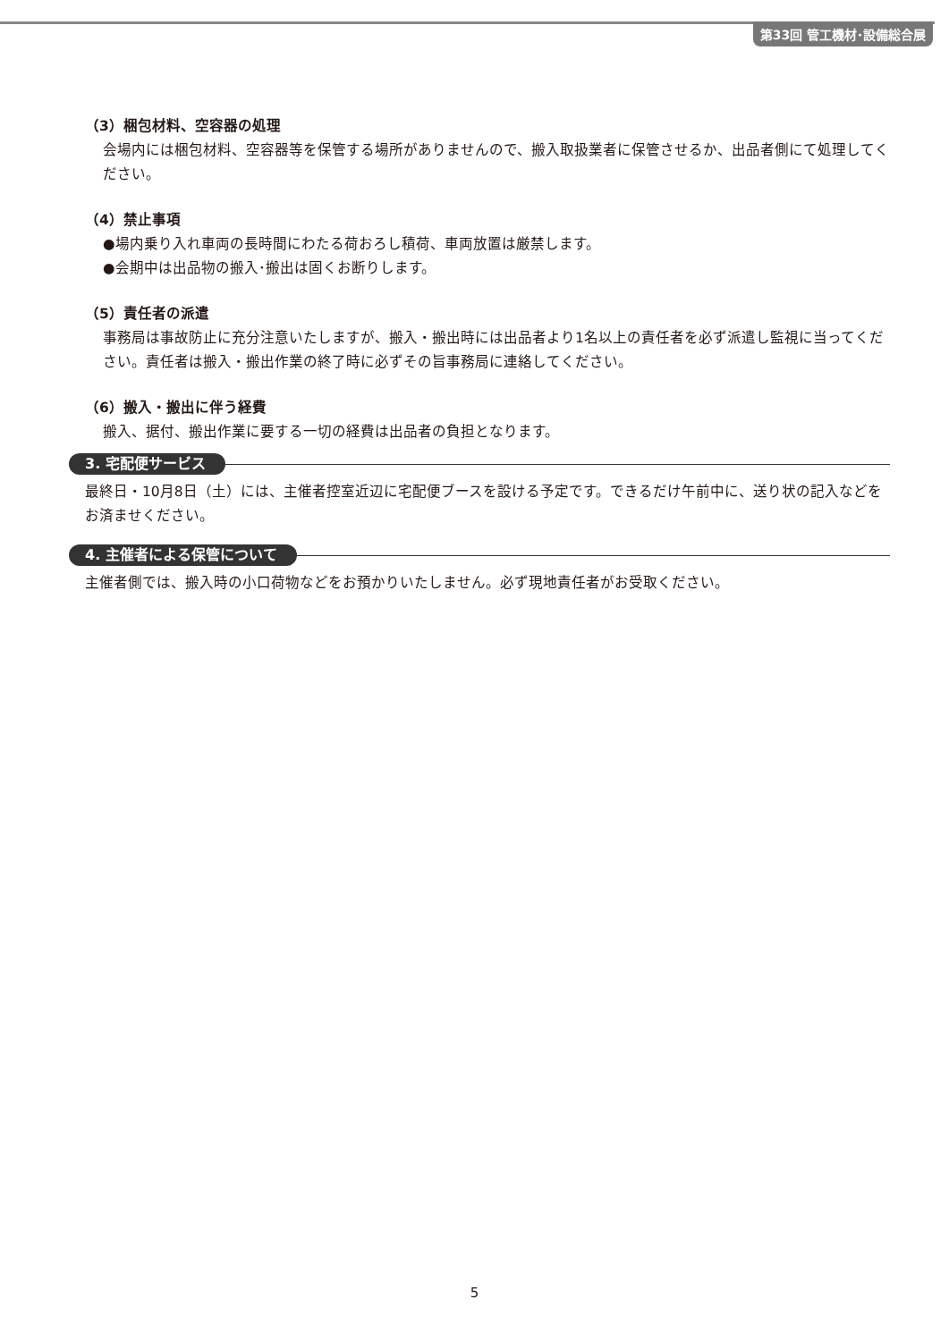第33回 管工機材･設備総合展
（3）梱包材料、空容器の処理
会場内には梱包材料、空容器等を保管する場所がありませんので、搬入取扱業者に保管させるか、出品者側にて処理してください。
（4）禁止事項
●場内乗り入れ車両の長時間にわたる荷おろし積荷、車両放置は厳禁します。
●会期中は出品物の搬入･搬出は固くお断りします。
（5）責任者の派遣
事務局は事故防止に充分注意いたしますが、搬入・搬出時には出品者より1名以上の責任者を必ず派遣し監視に当ってください。責任者は搬入・搬出作業の終了時に必ずその旨事務局に連絡してください。
（6）搬入・搬出に伴う経費
搬入、据付、搬出作業に要する一切の経費は出品者の負担となります。
3. 宅配便サービス
最終日・10月8日（土）には、主催者控室近辺に宅配便ブースを設ける予定です。できるだけ午前中に、送り状の記入などをお済ませください。
4. 主催者による保管について
主催者側では、搬入時の小口荷物などをお預かりいたしません。必ず現地責任者がお受取ください。
5